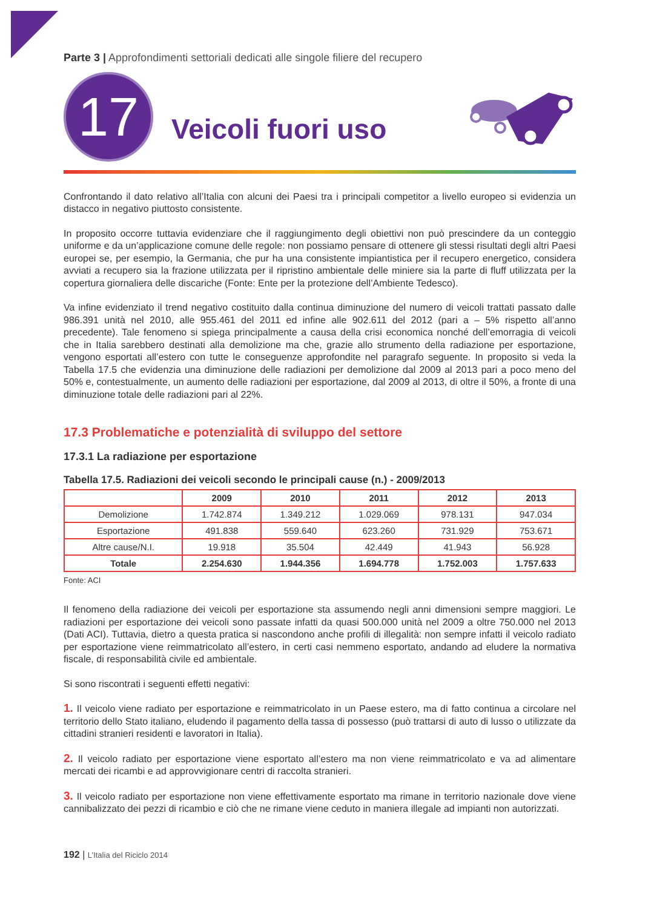Parte 3 | Approfondimenti settoriali dedicati alle singole filiere del recupero
17
Veicoli fuori uso
Confrontando il dato relativo all’Italia con alcuni dei Paesi tra i principali competitor a livello europeo si evidenzia un distacco in negativo piuttosto consistente.
In proposito occorre tuttavia evidenziare che il raggiungimento degli obiettivi non può prescindere da un conteggio uniforme e da un’applicazione comune delle regole: non possiamo pensare di ottenere gli stessi risultati degli altri Paesi europei se, per esempio, la Germania, che pur ha una consistente impiantistica per il recupero energetico, considera avviati a recupero sia la frazione utilizzata per il ripristino ambientale delle miniere sia la parte di fluff utilizzata per la copertura giornaliera delle discariche (Fonte: Ente per la protezione dell’Ambiente Tedesco).
Va infine evidenziato il trend negativo costituito dalla continua diminuzione del numero di veicoli trattati passato dalle 986.391 unità nel 2010, alle 955.461 del 2011 ed infine alle 902.611 del 2012 (pari a – 5% rispetto all’anno precedente). Tale fenomeno si spiega principalmente a causa della crisi economica nonché dell’emorragia di veicoli che in Italia sarebbero destinati alla demolizione ma che, grazie allo strumento della radiazione per esportazione, vengono esportati all’estero con tutte le conseguenze approfondite nel paragrafo seguente. In proposito si veda la Tabella 17.5 che evidenzia una diminuzione delle radiazioni per demolizione dal 2009 al 2013 pari a poco meno del 50% e, contestualmente, un aumento delle radiazioni per esportazione, dal 2009 al 2013, di oltre il 50%, a fronte di una diminuzione totale delle radiazioni pari al 22%.
17.3 Problematiche e potenzialità di sviluppo del settore
17.3.1 La radiazione per esportazione
Tabella 17.5. Radiazioni dei veicoli secondo le principali cause (n.) - 2009/2013
| | 2009 | 2010 | 2011 | 2012 | 2013 |
| --- | --- | --- | --- | --- | --- |
| Demolizione | 1.742.874 | 1.349.212 | 1.029.069 | 978.131 | 947.034 |
| Esportazione | 491.838 | 559.640 | 623.260 | 731.929 | 753.671 |
| Altre cause/N.I. | 19.918 | 35.504 | 42.449 | 41.943 | 56.928 |
| Totale | 2.254.630 | 1.944.356 | 1.694.778 | 1.752.003 | 1.757.633 |
Fonte: ACI
Il fenomeno della radiazione dei veicoli per esportazione sta assumendo negli anni dimensioni sempre maggiori. Le radiazioni per esportazione dei veicoli sono passate infatti da quasi 500.000 unità nel 2009 a oltre 750.000 nel 2013 (Dati ACI). Tuttavia, dietro a questa pratica si nascondono anche profili di illegalità: non sempre infatti il veicolo radiato per esportazione viene reimmatricolato all’estero, in certi casi nemmeno esportato, andando ad eludere la normativa fiscale, di responsabilità civile ed ambientale.
Si sono riscontrati i seguenti effetti negativi:
1. Il veicolo viene radiato per esportazione e reimmatricolato in un Paese estero, ma di fatto continua a circolare nel territorio dello Stato italiano, eludendo il pagamento della tassa di possesso (può trattarsi di auto di lusso o utilizzate da cittadini stranieri residenti e lavoratori in Italia).
2. Il veicolo radiato per esportazione viene esportato all’estero ma non viene reimmatricolato e va ad alimentare mercati dei ricambi e ad approvvigionare centri di raccolta stranieri.
3. Il veicolo radiato per esportazione non viene effettivamente esportato ma rimane in territorio nazionale dove viene cannibalizzato dei pezzi di ricambio e ciò che ne rimane viene ceduto in maniera illegale ad impianti non autorizzati.
192 | L’Italia del Riciclo 2014